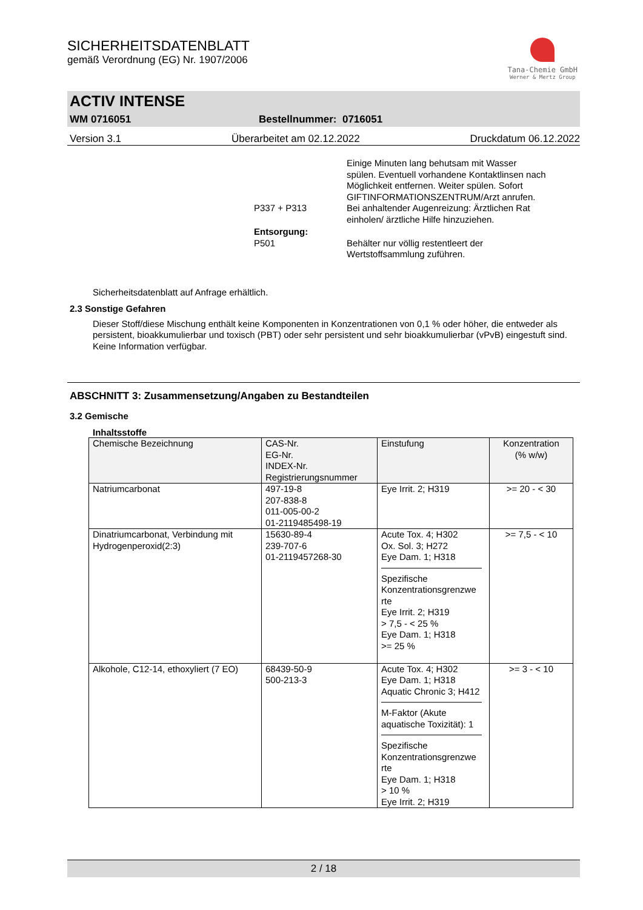SICHERHEITSDATENBLATT
gemäß Verordnung (EG) Nr. 1907/2006
Tana-Chemie GmbH
Werner & Mertz Group
ACTIV INTENSE
WM 0716051 Bestellnummer: 0716051
Version 3.1 Überarbeitet am 02.12.2022 Druckdatum 06.12.2022
Einige Minuten lang behutsam mit Wasser spülen. Eventuell vorhandene Kontaktlinsen nach Möglichkeit entfernen. Weiter spülen. Sofort GIFTINFORMATIONSZENTRUM/Arzt anrufen.
P337 + P313 Bei anhaltender Augenreizung: Ärztlichen Rat einholen/ ärztliche Hilfe hinzuziehen.
Entsorgung:
P501 Behälter nur völlig restentleert der Wertstoffsammlung zuführen.
Sicherheitsdatenblatt auf Anfrage erhältlich.
2.3 Sonstige Gefahren
Dieser Stoff/diese Mischung enthält keine Komponenten in Konzentrationen von 0,1 % oder höher, die entweder als persistent, bioakkumulierbar und toxisch (PBT) oder sehr persistent und sehr bioakkumulierbar (vPvB) eingestuft sind.
Keine Information verfügbar.
ABSCHNITT 3: Zusammensetzung/Angaben zu Bestandteilen
3.2 Gemische
Inhaltsstoffe
| Chemische Bezeichnung | CAS-Nr. EG-Nr. INDEX-Nr. Registrierungsnummer | Einstufung | Konzentration (% w/w) |
| --- | --- | --- | --- |
| Natriumcarbonat | 497-19-8 207-838-8 011-005-00-2 01-2119485498-19 | Eye Irrit. 2; H319 | >= 20 - < 30 |
| Dinatriumcarbonat, Verbindung mit Hydrogenperoxid(2:3) | 15630-89-4 239-707-6 01-2119457268-30 | Acute Tox. 4; H302 Ox. Sol. 3; H272 Eye Dam. 1; H318 Spezifische Konzentrationsgrenzwe rte Eye Irrit. 2; H319 > 7,5 - < 25 % Eye Dam. 1; H318 >= 25 % | >= 7,5 - < 10 |
| Alkohole, C12-14, ethoxyliert (7 EO) | 68439-50-9 500-213-3 | Acute Tox. 4; H302 Eye Dam. 1; H318 Aquatic Chronic 3; H412 M-Faktor (Akute aquatische Toxizität): 1 Spezifische Konzentrationsgrenzwe rte Eye Dam. 1; H318 > 10 % Eye Irrit. 2; H319 | >= 3 - < 10 |
2 / 18